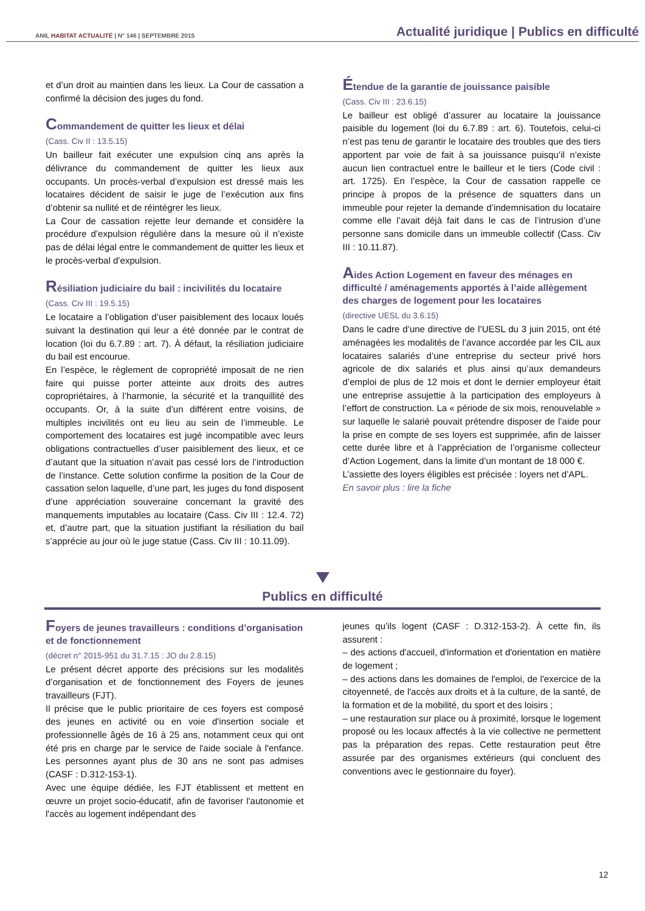ANIL HABITAT ACTUALITÉ | N° 146 | SEPTEMBRE 2015
Actualité juridique | Publics en difficulté
et d’un droit au maintien dans les lieux. La Cour de cassation a confirmé la décision des juges du fond.
Commandement de quitter les lieux et délai
(Cass. Civ II : 13.5.15)
Un bailleur fait exécuter une expulsion cinq ans après la délivrance du commandement de quitter les lieux aux occupants. Un procès-verbal d’expulsion est dressé mais les locataires décident de saisir le juge de l’exécution aux fins d’obtenir sa nullité et de réintégrer les lieux.
La Cour de cassation rejette leur demande et considère la procédure d’expulsion régulière dans la mesure où il n’existe pas de délai légal entre le commandement de quitter les lieux et le procès-verbal d’expulsion.
Résiliation judiciaire du bail : incivilités du locataire
(Cass. Civ III : 19.5.15)
Le locataire a l’obligation d’user paisiblement des locaux loués suivant la destination qui leur a été donnée par le contrat de location (loi du 6.7.89 : art. 7). À défaut, la résiliation judiciaire du bail est encourue.
En l’espèce, le règlement de copropriété imposait de ne rien faire qui puisse porter atteinte aux droits des autres copropriétaires, à l’harmonie, la sécurité et la tranquillité des occupants. Or, à la suite d’un différent entre voisins, de multiples incivilités ont eu lieu au sein de l’immeuble. Le comportement des locataires est jugé incompatible avec leurs obligations contractuelles d’user paisiblement des lieux, et ce d’autant que la situation n’avait pas cessé lors de l’introduction de l’instance. Cette solution confirme la position de la Cour de cassation selon laquelle, d’une part, les juges du fond disposent d’une appréciation souveraine concernant la gravité des manquements imputables au locataire (Cass. Civ III : 12.4. 72) et, d’autre part, que la situation justifiant la résiliation du bail s’apprécie au jour où le juge statue (Cass. Civ III : 10.11.09).
Étendue de la garantie de jouissance paisible
(Cass. Civ III : 23.6.15)
Le bailleur est obligé d’assurer au locataire la jouissance paisible du logement (loi du 6.7.89 : art. 6). Toutefois, celui-ci n’est pas tenu de garantir le locataire des troubles que des tiers apportent par voie de fait à sa jouissance puisqu’il n’existe aucun lien contractuel entre le bailleur et le tiers (Code civil : art. 1725). En l’espèce, la Cour de cassation rappelle ce principe à propos de la présence de squatters dans un immeuble pour rejeter la demande d’indemnisation du locataire comme elle l’avait déjà fait dans le cas de l’intrusion d’une personne sans domicile dans un immeuble collectif (Cass. Civ III : 10.11.87).
Aides Action Logement en faveur des ménages en difficulté / aménagements apportés à l’aide allègement des charges de logement pour les locataires
(directive UESL du 3.6.15)
Dans le cadre d’une directive de l’UESL du 3 juin 2015, ont été aménagées les modalités de l’avance accordée par les CIL aux locataires salariés d’une entreprise du secteur privé hors agricole de dix salariés et plus ainsi qu’aux demandeurs d’emploi de plus de 12 mois et dont le dernier employeur était une entreprise assujettie à la participation des employeurs à l’effort de construction. La « période de six mois, renouvelable » sur laquelle le salarié pouvait prétendre disposer de l’aide pour la prise en compte de ses loyers est supprimée, afin de laisser cette durée libre et à l’appréciation de l’organisme collecteur d’Action Logement, dans la limite d’un montant de 18 000 €.
L’assiette des loyers éligibles est précisée : loyers net d’APL.
En savoir plus : lire la fiche
Publics en difficulté
Foyers de jeunes travailleurs : conditions d’organisation et de fonctionnement
(décret n° 2015-951 du 31.7.15 : JO du 2.8.15)
Le présent décret apporte des précisions sur les modalités d’organisation et de fonctionnement des Foyers de jeunes travailleurs (FJT).
Il précise que le public prioritaire de ces foyers est composé des jeunes en activité ou en voie d'insertion sociale et professionnelle âgés de 16 à 25 ans, notamment ceux qui ont été pris en charge par le service de l'aide sociale à l'enfance. Les personnes ayant plus de 30 ans ne sont pas admises (CASF : D.312-153-1).
Avec une équipe dédiée, les FJT établissent et mettent en œuvre un projet socio-éducatif, afin de favoriser l'autonomie et l'accès au logement indépendant des
jeunes qu’ils logent (CASF : D.312-153-2). À cette fin, ils assurent :
– des actions d'accueil, d'information et d'orientation en matière de logement ;
– des actions dans les domaines de l'emploi, de l'exercice de la citoyenneté, de l'accès aux droits et à la culture, de la santé, de la formation et de la mobilité, du sport et des loisirs ;
– une restauration sur place ou à proximité, lorsque le logement proposé ou les locaux affectés à la vie collective ne permettent pas la préparation des repas. Cette restauration peut être assurée par des organismes extérieurs (qui concluent des conventions avec le gestionnaire du foyer).
12